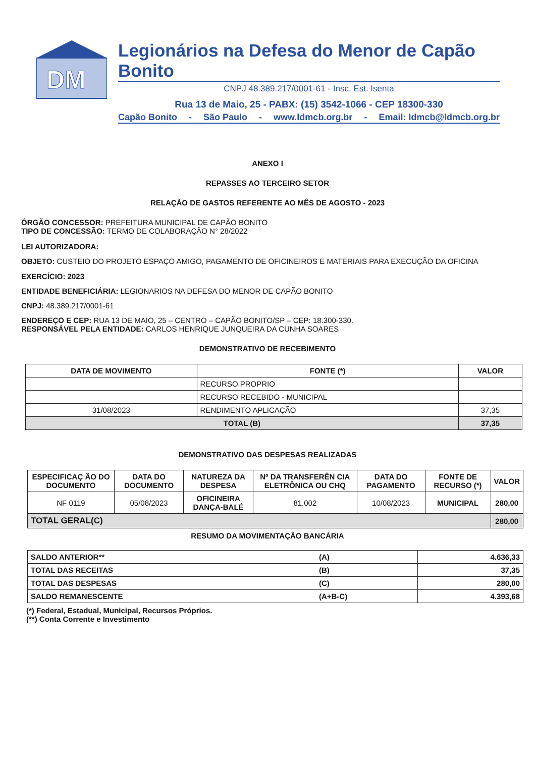DM
Legionários na Defesa do Menor de Capão Bonito
CNPJ 48.389.217/0001-61 - Insc. Est. Isenta
Rua 13 de Maio, 25 - PABX: (15) 3542-1066 - CEP 18300-330
Capão Bonito - São Paulo - www.ldmcb.org.br - Email: ldmcb@ldmcb.org.br
ANEXO I
REPASSES AO TERCEIRO SETOR
RELAÇÃO DE GASTOS REFERENTE AO MÊS DE AGOSTO - 2023
ÓRGÃO CONCESSOR: PREFEITURA MUNICIPAL DE CAPÃO BONITO
TIPO DE CONCESSÃO: TERMO DE COLABORAÇÃO N° 28/2022
LEI AUTORIZADORA:
OBJETO: CUSTEIO DO PROJETO ESPAÇO AMIGO, PAGAMENTO DE OFICINEIROS E MATERIAIS PARA EXECUÇÃO DA OFICINA
EXERCÍCIO: 2023
ENTIDADE BENEFICIÁRIA: LEGIONARIOS NA DEFESA DO MENOR DE CAPÃO BONITO
CNPJ: 48.389.217/0001-61
ENDEREÇO E CEP: RUA 13 DE MAIO, 25 – CENTRO – CAPÃO BONITO/SP – CEP: 18.300-330.
RESPONSÁVEL PELA ENTIDADE: CARLOS HENRIQUE JUNQUEIRA DA CUNHA SOARES
DEMONSTRATIVO DE RECEBIMENTO
| DATA DE MOVIMENTO | FONTE (*) | VALOR |
| --- | --- | --- |
| | RECURSO PROPRIO | |
| | RECURSO RECEBIDO - MUNICIPAL | |
| 31/08/2023 | RENDIMENTO APLICAÇÃO | 37,35 |
| TOTAL (B) | | 37,35 |
DEMONSTRATIVO DAS DESPESAS REALIZADAS
| ESPECIFICAÇ ÃO DO DOCUMENTO | DATA DO DOCUMENTO | NATUREZA DA DESPESA | Nº DA TRANSFERÊN CIA ELETRÔNICA OU CHQ | DATA DO PAGAMENTO | FONTE DE RECURSO (*) | VALOR |
| --- | --- | --- | --- | --- | --- | --- |
| NF 0119 | 05/08/2023 | OFICINEIRA DANÇA-BALÉ | 81.002 | 10/08/2023 | MUNICIPAL | 280,00 |
| TOTAL GERAL(C) | | | | | | 280,00 |
RESUMO DA MOVIMENTAÇÃO BANCÁRIA
| SALDO ANTERIOR** | (A) | 4.636,33 |
| TOTAL DAS RECEITAS | (B) | 37,35 |
| TOTAL DAS DESPESAS | (C) | 280,00 |
| SALDO REMANESCENTE | (A+B-C) | 4.393,68 |
(*) Federal, Estadual, Municipal, Recursos Próprios.
(**) Conta Corrente e Investimento